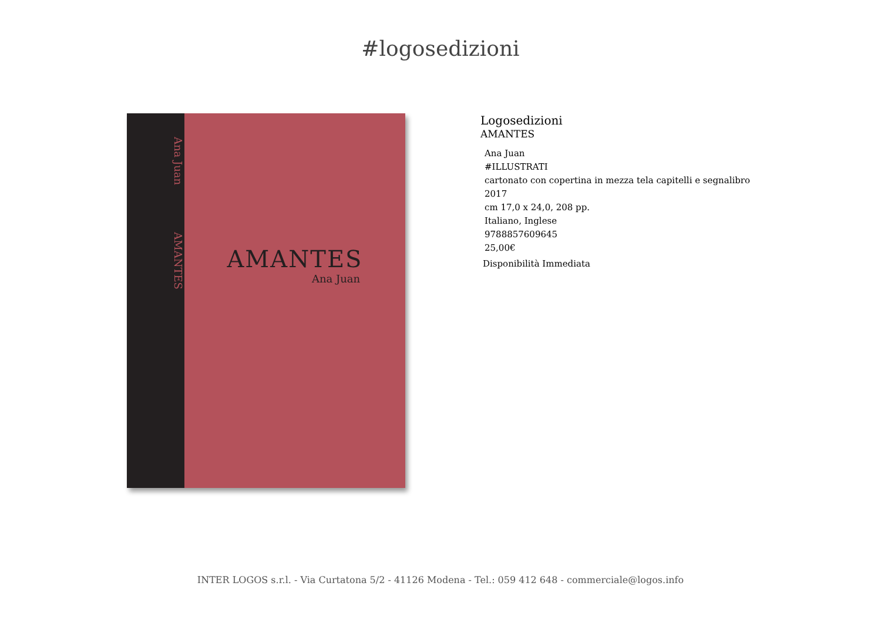#logosedizioni
Ana Juan AMANTES
AMANTES
Ana Juan
Logosedizioni
AMANTES
Ana Juan
#ILLUSTRATI
cartonato con copertina in mezza tela capitelli e segnalibro
2017
cm 17,0 x 24,0, 208 pp.
Italiano, Inglese
9788857609645
25,00€
Disponibilità Immediata
INTER LOGOS s.r.l. - Via Curtatona 5/2 - 41126 Modena - Tel.: 059 412 648 - commerciale@logos.info